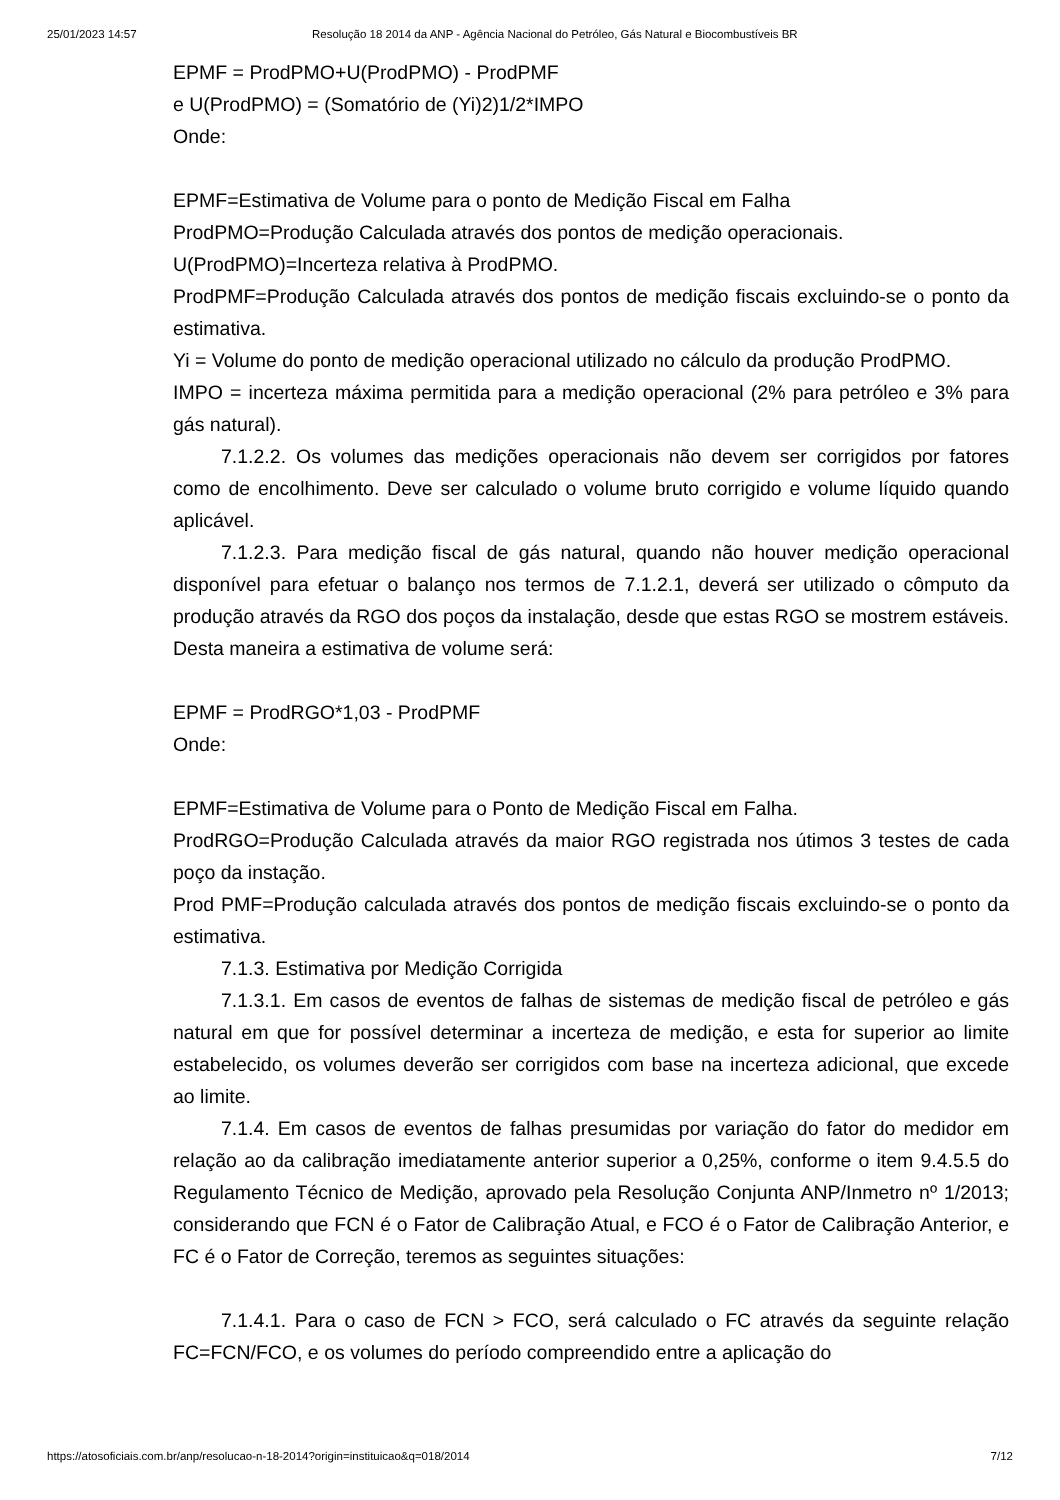25/01/2023 14:57 Resolução 18 2014 da ANP - Agência Nacional do Petróleo, Gás Natural e Biocombustíveis BR
EPMF = ProdPMO+U(ProdPMO) - ProdPMF
e U(ProdPMO) = (Somatório de (Yi)2)1/2*IMPO
Onde:
EPMF=Estimativa de Volume para o ponto de Medição Fiscal em Falha
ProdPMO=Produção Calculada através dos pontos de medição operacionais.
U(ProdPMO)=Incerteza relativa à ProdPMO.
ProdPMF=Produção Calculada através dos pontos de medição fiscais excluindo-se o ponto da estimativa.
Yi = Volume do ponto de medição operacional utilizado no cálculo da produção ProdPMO.
IMPO = incerteza máxima permitida para a medição operacional (2% para petróleo e 3% para gás natural).
7.1.2.2. Os volumes das medições operacionais não devem ser corrigidos por fatores como de encolhimento. Deve ser calculado o volume bruto corrigido e volume líquido quando aplicável.
7.1.2.3. Para medição fiscal de gás natural, quando não houver medição operacional disponível para efetuar o balanço nos termos de 7.1.2.1, deverá ser utilizado o cômputo da produção através da RGO dos poços da instalação, desde que estas RGO se mostrem estáveis. Desta maneira a estimativa de volume será:
EPMF = ProdRGO*1,03 - ProdPMF
Onde:
EPMF=Estimativa de Volume para o Ponto de Medição Fiscal em Falha.
ProdRGO=Produção Calculada através da maior RGO registrada nos útimos 3 testes de cada poço da instação.
Prod PMF=Produção calculada através dos pontos de medição fiscais excluindo-se o ponto da estimativa.
7.1.3. Estimativa por Medição Corrigida
7.1.3.1. Em casos de eventos de falhas de sistemas de medição fiscal de petróleo e gás natural em que for possível determinar a incerteza de medição, e esta for superior ao limite estabelecido, os volumes deverão ser corrigidos com base na incerteza adicional, que excede ao limite.
7.1.4. Em casos de eventos de falhas presumidas por variação do fator do medidor em relação ao da calibração imediatamente anterior superior a 0,25%, conforme o item 9.4.5.5 do Regulamento Técnico de Medição, aprovado pela Resolução Conjunta ANP/Inmetro nº 1/2013; considerando que FCN é o Fator de Calibração Atual, e FCO é o Fator de Calibração Anterior, e FC é o Fator de Correção, teremos as seguintes situações:
7.1.4.1. Para o caso de FCN > FCO, será calculado o FC através da seguinte relação FC=FCN/FCO, e os volumes do período compreendido entre a aplicação do
https://atosoficiais.com.br/anp/resolucao-n-18-2014?origin=instituicao&q=018/2014 7/12